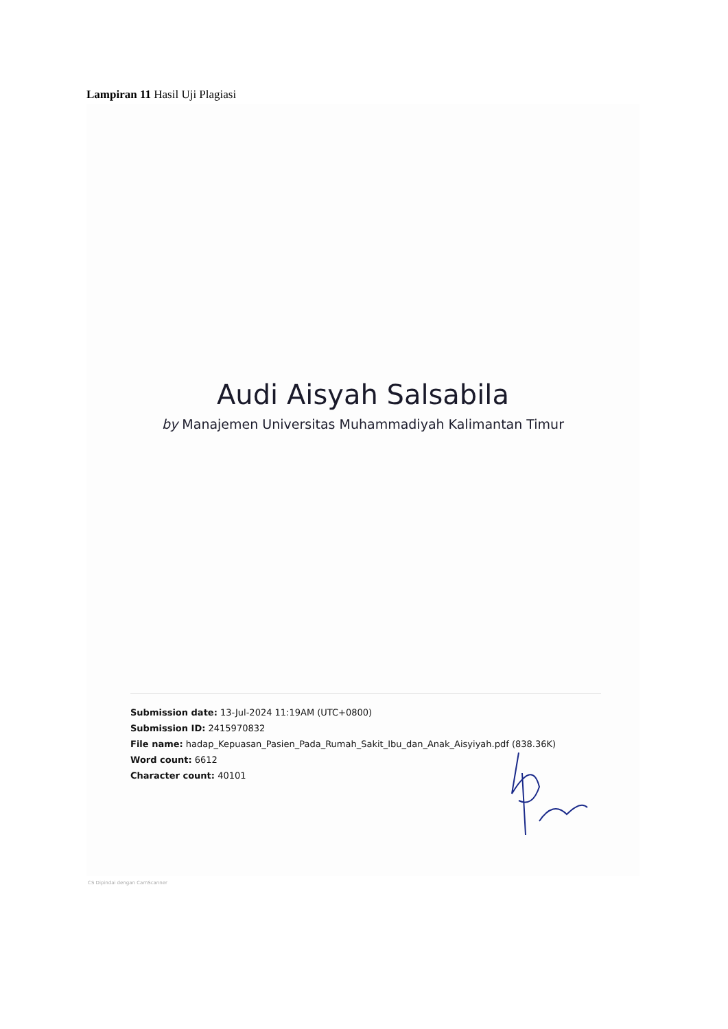Lampiran 11 Hasil Uji Plagiasi
Audi Aisyah Salsabila
by Manajemen Universitas Muhammadiyah Kalimantan Timur
Submission date: 13-Jul-2024 11:19AM (UTC+0800)
Submission ID: 2415970832
File name: hadap_Kepuasan_Pasien_Pada_Rumah_Sakit_Ibu_dan_Anak_Aisyiyah.pdf (838.36K)
Word count: 6612
Character count: 40101
CS Dipindai dengan CamScanner